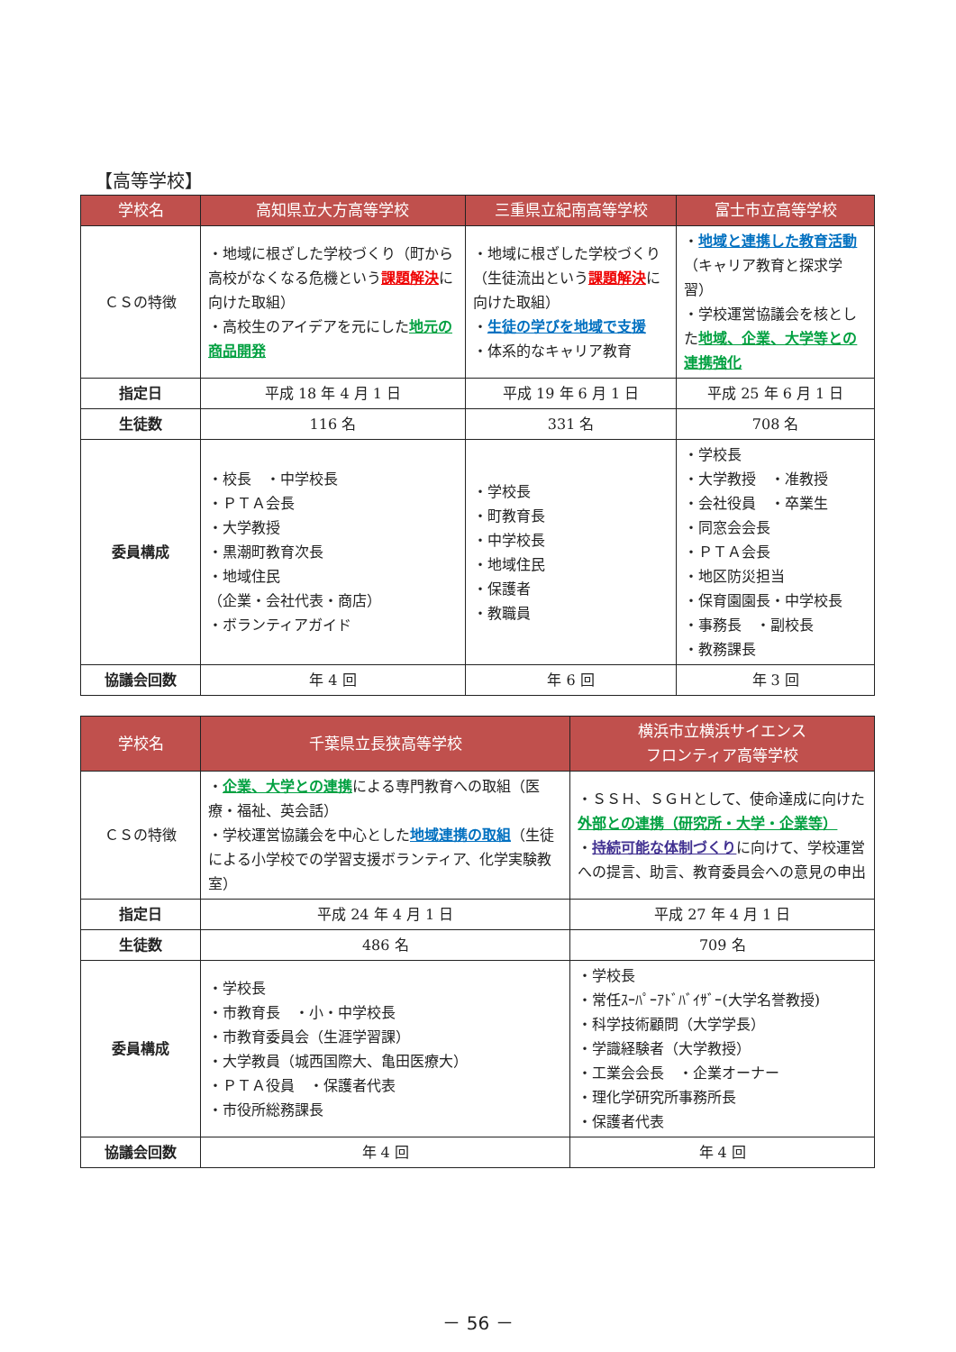【高等学校】
| 学校名 | 高知県立大方高等学校 | 三重県立紀南高等学校 | 富士市立高等学校 |
| --- | --- | --- | --- |
| ＣＳの特徴 | ・地域に根ざした学校づくり（町から高校がなくなる危機という 課題解決 に向けた取組） ・高校生のアイデアを元にした 地元の商品開発 | ・地域に根ざした学校づくり（生徒流出という 課題解決 に向けた取組） ・ 生徒の学びを地域で支援 ・体系的なキャリア教育 | ・ 地域と連携した教育活動 （キャリア教育と探求学習） ・学校運営協議会を核とした 地域、企業、大学等との連携強化 |
| 指定日 | 平成 18 年 4 月 1 日 | 平成 19 年 6 月 1 日 | 平成 25 年 6 月 1 日 |
| 生徒数 | 116 名 | 331 名 | 708 名 |
| 委員構成 | ・校長 ・中学校長 ・ＰＴＡ会長 ・大学教授 ・黒潮町教育次長 ・地域住民 （企業・会社代表・商店） ・ボランティアガイド | ・学校長 ・町教育長 ・中学校長 ・地域住民 ・保護者 ・教職員 | ・学校長 ・大学教授 ・准教授 ・会社役員 ・卒業生 ・同窓会会長 ・ＰＴＡ会長 ・地区防災担当 ・保育園園長・中学校長 ・事務長 ・副校長 ・教務課長 |
| 協議会回数 | 年 4 回 | 年 6 回 | 年 3 回 |
| 学校名 | 千葉県立長狭高等学校 | 横浜市立横浜サイエンス フロンティア高等学校 |
| --- | --- | --- |
| ＣＳの特徴 | ・ 企業、大学との連携 による専門教育への取組（医療・福祉、英会話） ・学校運営協議会を中心とした 地域連携の取組 （生徒による小学校での学習支援ボランティア、化学実験教室） | ・ＳＳＨ、ＳＧＨとして、使命達成に向けた 外部との連携（研究所・大学・企業等） ・ 持続可能な体制づくり に向けて、学校運営への提言、助言、教育委員会への意見の申出 |
| 指定日 | 平成 24 年 4 月 1 日 | 平成 27 年 4 月 1 日 |
| 生徒数 | 486 名 | 709 名 |
| 委員構成 | ・学校長 ・市教育長 ・小・中学校長 ・市教育委員会（生涯学習課） ・大学教員（城西国際大、亀田医療大） ・ＰＴＡ役員 ・保護者代表 ・市役所総務課長 | ・学校長 ・常任ｽｰﾊﾟｰｱﾄﾞﾊﾞｲｻﾞｰ(大学名誉教授) ・科学技術顧問（大学学長） ・学識経験者（大学教授） ・工業会会長 ・企業オーナー ・理化学研究所事務所長 ・保護者代表 |
| 協議会回数 | 年 4 回 | 年 4 回 |
－ 56 －